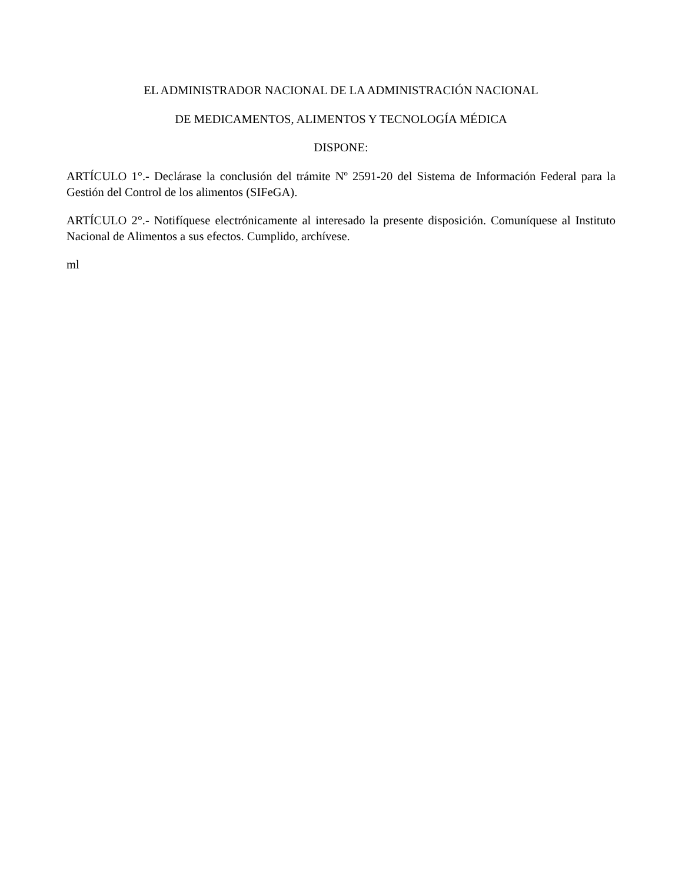EL ADMINISTRADOR NACIONAL DE LA ADMINISTRACIÓN NACIONAL
DE MEDICAMENTOS, ALIMENTOS Y TECNOLOGÍA MÉDICA
DISPONE:
ARTÍCULO 1°.- Declárase la conclusión del trámite Nº 2591-20 del Sistema de Información Federal para la Gestión del Control de los alimentos (SIFeGA).
ARTÍCULO 2°.- Notifíquese electrónicamente al interesado la presente disposición. Comuníquese al Instituto Nacional de Alimentos a sus efectos. Cumplido, archívese.
ml